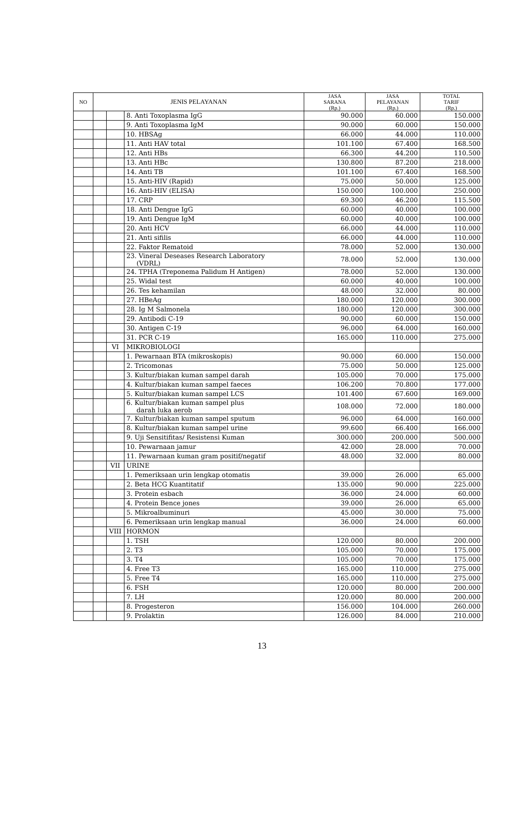| NO | JENIS PELAYANAN | | | JASA SARANA (Rp.) | JASA PELAYANAN (Rp.) | TOTAL TARIF (Rp.) |
| --- | --- | --- | --- | --- | --- | --- |
| | | | 8. Anti Toxoplasma IgG | 90.000 | 60.000 | 150.000 |
| | | | 9. Anti Toxoplasma IgM | 90.000 | 60.000 | 150.000 |
| | | | 10. HBSAg | 66.000 | 44.000 | 110.000 |
| | | | 11. Anti HAV total | 101.100 | 67.400 | 168.500 |
| | | | 12. Anti HBs | 66.300 | 44.200 | 110.500 |
| | | | 13. Anti HBc | 130.800 | 87.200 | 218.000 |
| | | | 14. Anti TB | 101.100 | 67.400 | 168.500 |
| | | | 15. Anti-HIV (Rapid) | 75.000 | 50.000 | 125.000 |
| | | | 16. Anti-HIV (ELISA) | 150.000 | 100.000 | 250.000 |
| | | | 17. CRP | 69.300 | 46.200 | 115.500 |
| | | | 18. Anti Dengue IgG | 60.000 | 40.000 | 100.000 |
| | | | 19. Anti Dengue IgM | 60.000 | 40.000 | 100.000 |
| | | | 20. Anti HCV | 66.000 | 44.000 | 110.000 |
| | | | 21. Anti sifilis | 66.000 | 44.000 | 110.000 |
| | | | 22. Faktor Rematoid | 78.000 | 52.000 | 130.000 |
| | | | 23. Vineral Deseases Research Laboratory (VDRL) | 78.000 | 52.000 | 130.000 |
| | | | 24. TPHA (Treponema Palidum H Antigen) | 78.000 | 52.000 | 130.000 |
| | | | 25. Widal test | 60.000 | 40.000 | 100.000 |
| | | | 26. Tes kehamilan | 48.000 | 32.000 | 80.000 |
| | | | 27. HBeAg | 180.000 | 120.000 | 300.000 |
| | | | 28. Ig M Salmonela | 180.000 | 120.000 | 300.000 |
| | | | 29. Antibodi C-19 | 90.000 | 60.000 | 150.000 |
| | | | 30. Antigen C-19 | 96.000 | 64.000 | 160.000 |
| | | | 31. PCR C-19 | 165.000 | 110.000 | 275.000 |
| | | VI | MIKROBIOLOGI | | | |
| | | | 1. Pewarnaan BTA (mikroskopis) | 90.000 | 60.000 | 150.000 |
| | | | 2. Tricomonas | 75.000 | 50.000 | 125.000 |
| | | | 3. Kultur/biakan kuman sampel darah | 105.000 | 70.000 | 175.000 |
| | | | 4. Kultur/biakan kuman sampel faeces | 106.200 | 70.800 | 177.000 |
| | | | 5. Kultur/biakan kuman sampel LCS | 101.400 | 67.600 | 169.000 |
| | | | 6. Kultur/biakan kuman sampel plus darah luka aerob | 108.000 | 72.000 | 180.000 |
| | | | 7. Kultur/biakan kuman sampel sputum | 96.000 | 64.000 | 160.000 |
| | | | 8. Kultur/biakan kuman sampel urine | 99.600 | 66.400 | 166.000 |
| | | | 9. Uji Sensitifitas/ Resistensi Kuman | 300.000 | 200.000 | 500.000 |
| | | | 10. Pewarnaan jamur | 42.000 | 28.000 | 70.000 |
| | | | 11. Pewarnaan kuman gram positif/negatif | 48.000 | 32.000 | 80.000 |
| | | VII | URINE | | | |
| | | | 1. Pemeriksaan urin lengkap otomatis | 39.000 | 26.000 | 65.000 |
| | | | 2. Beta HCG Kuantitatif | 135.000 | 90.000 | 225.000 |
| | | | 3. Protein esbach | 36.000 | 24.000 | 60.000 |
| | | | 4. Protein Bence jones | 39.000 | 26.000 | 65.000 |
| | | | 5. Mikroalbuminuri | 45.000 | 30.000 | 75.000 |
| | | | 6. Pemeriksaan urin lengkap manual | 36.000 | 24.000 | 60.000 |
| | | VIII | HORMON | | | |
| | | | 1. TSH | 120.000 | 80.000 | 200.000 |
| | | | 2. T3 | 105.000 | 70.000 | 175.000 |
| | | | 3. T4 | 105.000 | 70.000 | 175.000 |
| | | | 4. Free T3 | 165.000 | 110.000 | 275.000 |
| | | | 5. Free T4 | 165.000 | 110.000 | 275.000 |
| | | | 6. FSH | 120.000 | 80.000 | 200.000 |
| | | | 7. LH | 120.000 | 80.000 | 200.000 |
| | | | 8. Progesteron | 156.000 | 104.000 | 260.000 |
| | | | 9. Prolaktin | 126.000 | 84.000 | 210.000 |
13